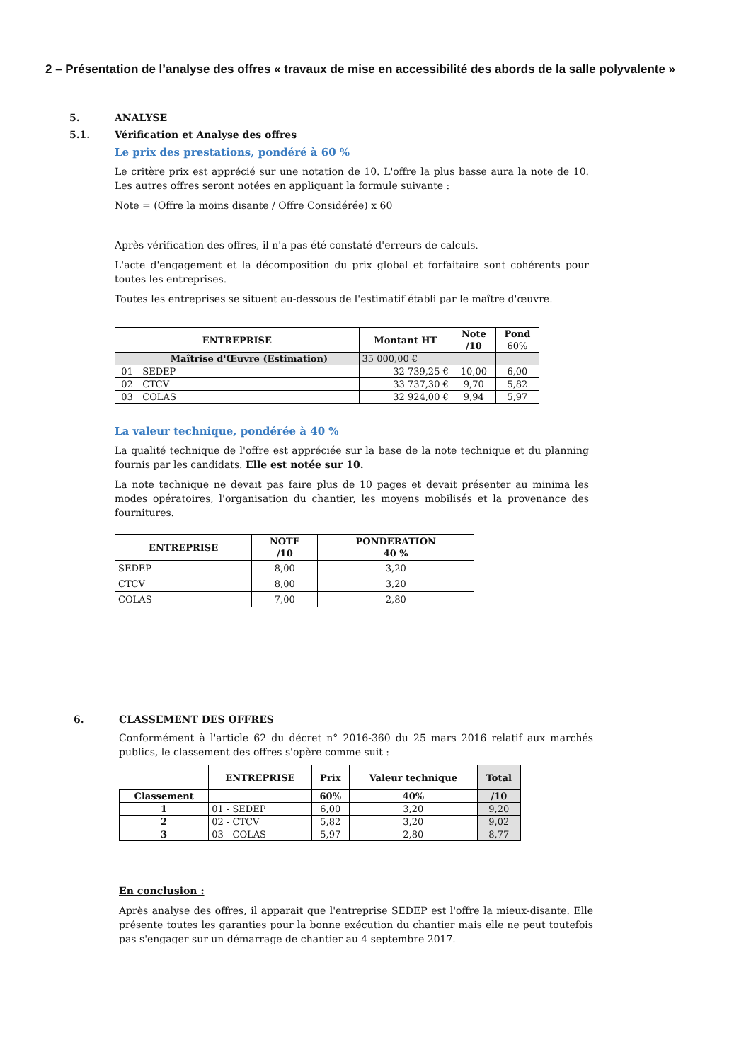2 – Présentation de l’analyse des offres « travaux de mise en accessibilité des abords de la salle polyvalente »
5. ANALYSE
5.1. Vérification et Analyse des offres
Le prix des prestations, pondéré à 60 %
Le critère prix est apprécié sur une notation de 10. L'offre la plus basse aura la note de 10. Les autres offres seront notées en appliquant la formule suivante :
Note = (Offre la moins disante / Offre Considérée) x 60
Après vérification des offres, il n'a pas été constaté d'erreurs de calculs.
L'acte d'engagement et la décomposition du prix global et forfaitaire sont cohérents pour toutes les entreprises.
Toutes les entreprises se situent au-dessous de l'estimatif établi par le maître d'œuvre.
| ENTREPRISE | | Montant HT | Note /10 | Pond 60% |
| --- | --- | --- | --- | --- |
| | Maîtrise d'Œuvre (Estimation) | 35 000,00 € | | |
| 01 | SEDEP | 32 739,25 € | 10,00 | 6,00 |
| 02 | CTCV | 33 737,30 € | 9,70 | 5,82 |
| 03 | COLAS | 32 924,00 € | 9,94 | 5,97 |
La valeur technique, pondérée à 40 %
La qualité technique de l'offre est appréciée sur la base de la note technique et du planning fournis par les candidats. Elle est notée sur 10.
La note technique ne devait pas faire plus de 10 pages et devait présenter au minima les modes opératoires, l'organisation du chantier, les moyens mobilisés et la provenance des fournitures.
| ENTREPRISE | NOTE /10 | PONDERATION 40 % |
| --- | --- | --- |
| SEDEP | 8,00 | 3,20 |
| CTCV | 8,00 | 3,20 |
| COLAS | 7,00 | 2,80 |
6. CLASSEMENT DES OFFRES
Conformément à l'article 62 du décret n° 2016-360 du 25 mars 2016 relatif aux marchés publics, le classement des offres s'opère comme suit :
| | ENTREPRISE | Prix | Valeur technique | Total |
| --- | --- | --- | --- | --- |
| Classement | | 60% | 40% | /10 |
| 1 | 01 - SEDEP | 6,00 | 3,20 | 9,20 |
| 2 | 02 - CTCV | 5,82 | 3,20 | 9,02 |
| 3 | 03 - COLAS | 5,97 | 2,80 | 8,77 |
En conclusion :
Après analyse des offres, il apparait que l'entreprise SEDEP est l'offre la mieux-disante. Elle présente toutes les garanties pour la bonne exécution du chantier mais elle ne peut toutefois pas s'engager sur un démarrage de chantier au 4 septembre 2017.